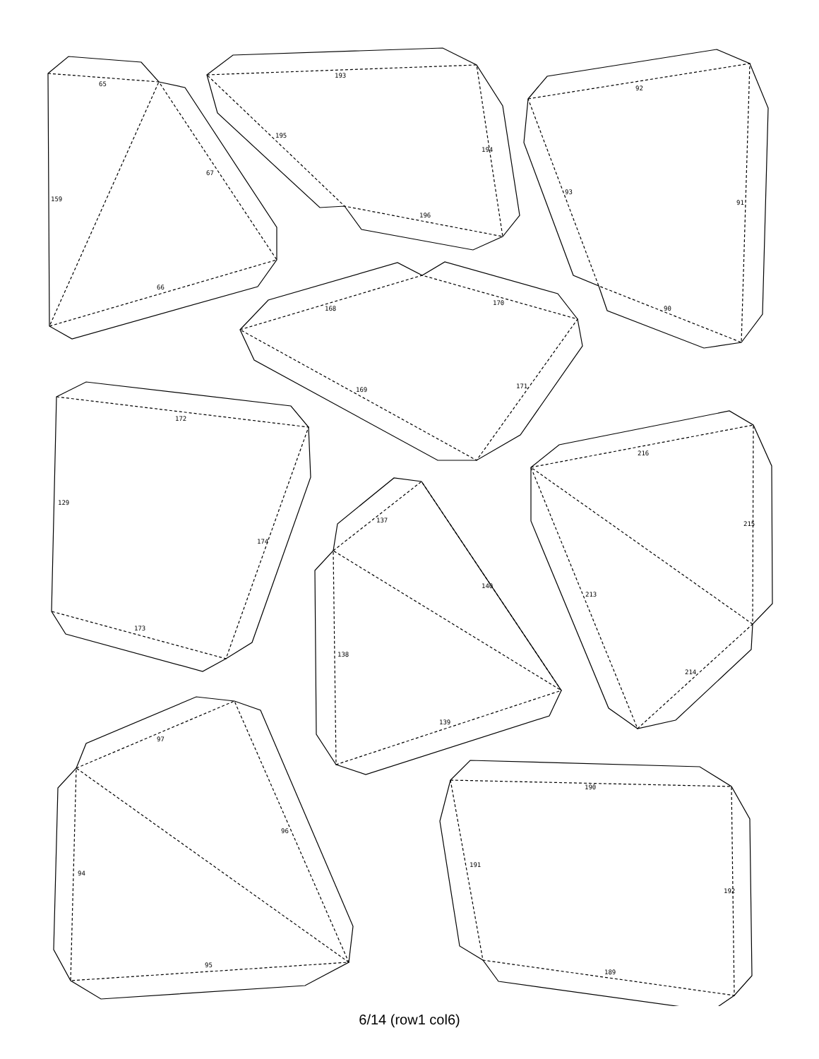65
67
159
66
193
195
194
196
92
93
91
90
168
170
169
171
172
129
174
173
137
140
138
139
216
215
213
214
97
96
94
95
190
191
192
189
6/14 (row1 col6)